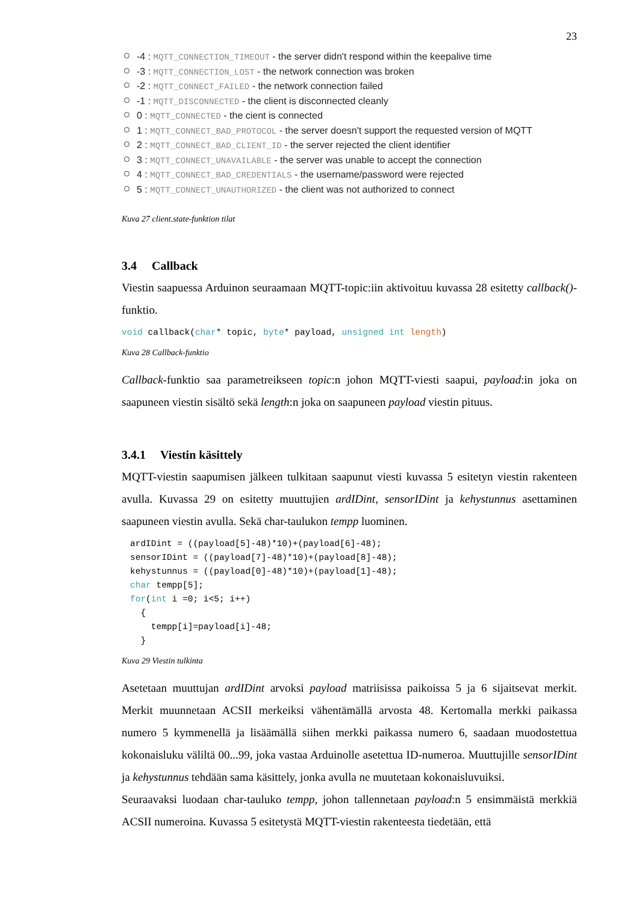23
-4 : MQTT_CONNECTION_TIMEOUT - the server didn't respond within the keepalive time
-3 : MQTT_CONNECTION_LOST - the network connection was broken
-2 : MQTT_CONNECT_FAILED - the network connection failed
-1 : MQTT_DISCONNECTED - the client is disconnected cleanly
0 : MQTT_CONNECTED - the cient is connected
1 : MQTT_CONNECT_BAD_PROTOCOL - the server doesn't support the requested version of MQTT
2 : MQTT_CONNECT_BAD_CLIENT_ID - the server rejected the client identifier
3 : MQTT_CONNECT_UNAVAILABLE - the server was unable to accept the connection
4 : MQTT_CONNECT_BAD_CREDENTIALS - the username/password were rejected
5 : MQTT_CONNECT_UNAUTHORIZED - the client was not authorized to connect
Kuva 27 client.state-funktion tilat
3.4 Callback
Viestin saapuessa Arduinon seuraamaan MQTT-topic:iin aktivoituu kuvassa 28 esitetty callback()-funktio.
void callback(char* topic, byte* payload, unsigned int length)
Kuva 28 Callback-funktio
Callback-funktio saa parametreikseen topic:n johon MQTT-viesti saapui, payload:in joka on saapuneen viestin sisältö sekä length:n joka on saapuneen payload viestin pituus.
3.4.1 Viestin käsittely
MQTT-viestin saapumisen jälkeen tulkitaan saapunut viesti kuvassa 5 esitetyn viestin rakenteen avulla. Kuvassa 29 on esitetty muuttujien ardIDint, sensorIDint ja kehystunnus asettaminen saapuneen viestin avulla. Sekä char-taulukon tempp luominen.
ardIDint = ((payload[5]-48)*10)+(payload[6]-48);
sensorIDint = ((payload[7]-48)*10)+(payload[8]-48);
kehystunnus = ((payload[0]-48)*10)+(payload[1]-48);
char tempp[5];
for(int i =0; i<5; i++)
  {
    tempp[i]=payload[i]-48;
  }
Kuva 29 Viestin tulkinta
Asetetaan muuttujan ardIDint arvoksi payload matriisissa paikoissa 5 ja 6 sijaitsevat merkit. Merkit muunnetaan ACSII merkeiksi vähentämällä arvosta 48. Kertomalla merkki paikassa numero 5 kymmenellä ja lisäämällä siihen merkki paikassa numero 6, saadaan muodostettua kokonaisluku väliltä 00...99, joka vastaa Arduinolle asetettua ID-numeroa. Muuttujille sensorIDint ja kehystunnus tehdään sama käsittely, jonka avulla ne muutetaan kokonaisluvuiksi.
Seuraavaksi luodaan char-tauluko tempp, johon tallennetaan payload:n 5 ensimmäistä merkkiä ACSII numeroina. Kuvassa 5 esitetystä MQTT-viestin rakenteesta tiedetään, että